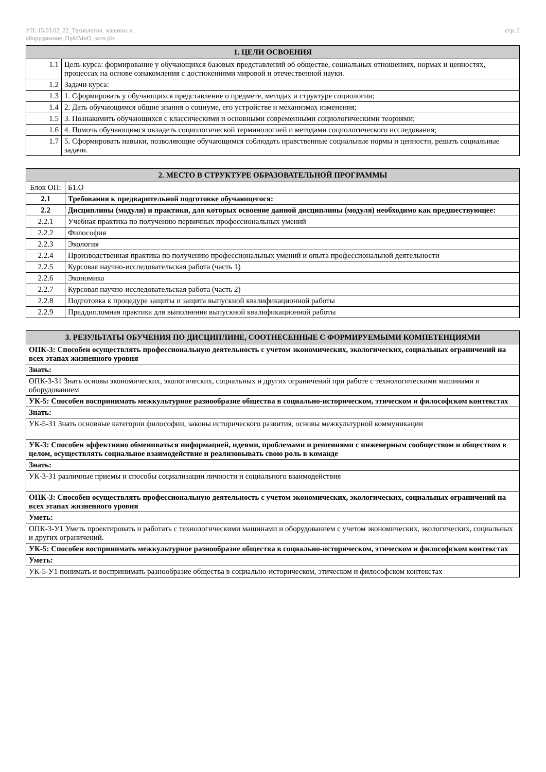УП: 15.03.02_22_Технологич. машины и
оборудование_ПрММиО_заоч.plx
стр. 2
| 1. ЦЕЛИ ОСВОЕНИЯ | |
| --- | --- |
| 1.1 | Цель курса: формирование у обучающихся базовых представлений об обществе, социальных отношениях, нормах и ценностях, процессах на основе ознакомления с достижениями мировой и отечественной науки. |
| 1.2 | Задачи курса: |
| 1.3 | 1. Сформировать у обучающихся представление о предмете, методах и структуре социологии; |
| 1.4 | 2. Дать обучающимся общие знания о социуме, его устройстве и механизмах изменения; |
| 1.5 | 3. Познакомить обучающихся с классическими и основными современными социологическими теориями; |
| 1.6 | 4. Помочь обучающимся овладеть социологической терминологией и методами социологического исследования; |
| 1.7 | 5. Сформировать навыки, позволяющие обучающимся соблюдать нравственные социальные нормы и ценности, решать социальные задачи. |
| 2. МЕСТО В СТРУКТУРЕ ОБРАЗОВАТЕЛЬНОЙ ПРОГРАММЫ | | |
| --- | --- | --- |
| Блок ОП: | | Б1.О |
| 2.1 | Требования к предварительной подготовке обучающегося: | |
| 2.2 | Дисциплины (модули) и практики, для которых освоение данной дисциплины (модуля) необходимо как предшествующее: | |
| 2.2.1 | Учебная практика по получению первичных профессиональных умений | |
| 2.2.2 | Философия | |
| 2.2.3 | Экология | |
| 2.2.4 | Производственная практика по получению профессиональных умений и опыта профессиональной деятельности | |
| 2.2.5 | Курсовая научно-исследовательская работа (часть 1) | |
| 2.2.6 | Экономика | |
| 2.2.7 | Курсовая научно-исследовательская работа (часть 2) | |
| 2.2.8 | Подготовка к процедуре защиты и защита выпускной квалификационной работы | |
| 2.2.9 | Преддипломная практика для выполнения выпускной квалификационной работы | |
| 3. РЕЗУЛЬТАТЫ ОБУЧЕНИЯ ПО ДИСЦИПЛИНЕ, СООТНЕСЕННЫЕ С ФОРМИРУЕМЫМИ КОМПЕТЕНЦИЯМИ |
| --- |
| ОПК-3: Способен осуществлять профессиональную деятельность с учетом экономических, экологических, социальных ограничений на всех этапах жизненного уровня |
| Знать: |
| ОПК-3-З1 Знать основы экономических, экологических, социальных и других ограничений при работе с технологическими машинами и оборудованием |
| УК-5: Способен воспринимать межкультурное разнообразие общества в социально-историческом, этическом и философском контекстах |
| Знать: |
| УК-5-З1 Знать основные категории философии, законы исторического развития, основы межкультурной коммуникации |
| УК-3: Способен эффективно обмениваться информацией, идеями, проблемами и решениями с инженерным сообществом и обществом в целом, осуществлять социальное взаимодействие и реализовывать свою роль в команде |
| Знать: |
| УК-3-З1 различные приемы и способы социализации личности и социального взаимодействия |
| ОПК-3: Способен осуществлять профессиональную деятельность с учетом экономических, экологических, социальных ограничений на всех этапах жизненного уровня |
| Уметь: |
| ОПК-3-У1 Уметь проектировать и работать с технологическими машинами и оборудованием с учетом экономических, экологических, социальных и других ограничений. |
| УК-5: Способен воспринимать межкультурное разнообразие общества в социально-историческом, этическом и философском контекстах |
| Уметь: |
| УК-5-У1 понимать и воспринимать разнообразие общества в социально-историческом, этическом и философском контекстах |